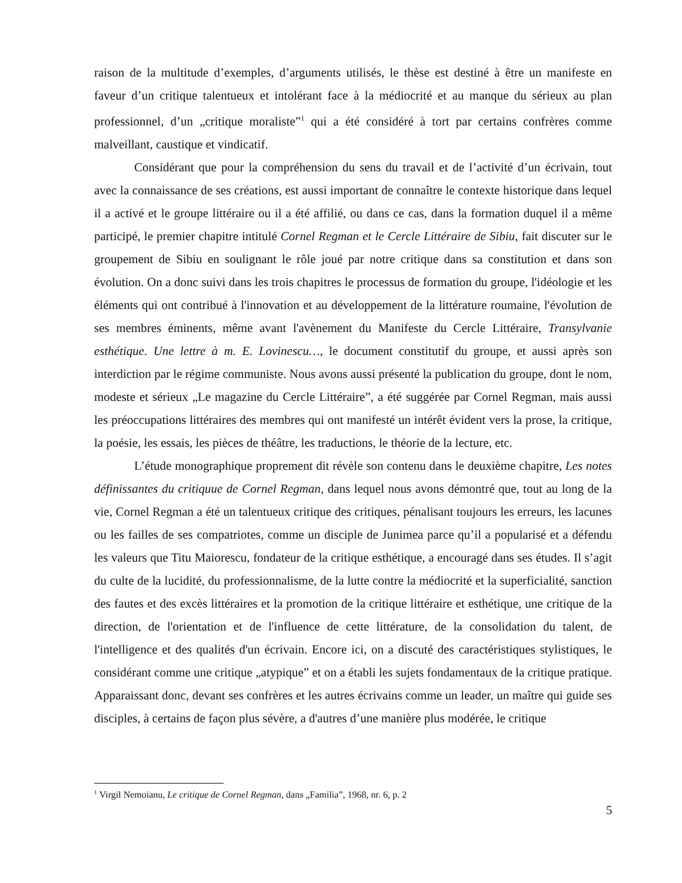raison de la multitude d’exemples, d’arguments utilisés, le thèse est destiné à être un manifeste en faveur d’un critique talentueux et intolérant face à la médiocrité et au manque du sérieux au plan professionnel, d’un „critique moraliste”<sup>1</sup> qui a été considéré à tort par certains confrères comme malveillant, caustique et vindicatif.
Considérant que pour la compréhension du sens du travail et de l’activité d’un écrivain, tout avec la connaissance de ses créations, est aussi important de connaître le contexte historique dans lequel il a activé et le groupe littéraire ou il a été affilié, ou dans ce cas, dans la formation duquel il a même participé, le premier chapitre intitulé Cornel Regman et le Cercle Littéraire de Sibiu, fait discuter sur le groupement de Sibiu en soulignant le rôle joué par notre critique dans sa constitution et dans son évolution. On a donc suivi dans les trois chapitres le processus de formation du groupe, l'idéologie et les éléments qui ont contribué à l'innovation et au développement de la littérature roumaine, l'évolution de ses membres éminents, même avant l'avènement du Manifeste du Cercle Littéraire, Transylvanie esthétique. Une lettre à m. E. Lovinescu…, le document constitutif du groupe, et aussi après son interdiction par le régime communiste. Nous avons aussi présenté la publication du groupe, dont le nom, modeste et sérieux „Le magazine du Cercle Littéraire”, a été suggérée par Cornel Regman, mais aussi les préoccupations littéraires des membres qui ont manifesté un intérêt évident vers la prose, la critique, la poésie, les essais, les pièces de théâtre, les traductions, le théorie de la lecture, etc.
L’étude monographique proprement dit révèle son contenu dans le deuxième chapitre, Les notes définissantes du critiquue de Cornel Regman, dans lequel nous avons démontré que, tout au long de la vie, Cornel Regman a été un talentueux critique des critiques, pénalisant toujours les erreurs, les lacunes ou les failles de ses compatriotes, comme un disciple de Junimea parce qu’il a popularisé et a défendu les valeurs que Titu Maiorescu, fondateur de la critique esthétique, a encouragé dans ses études. Il s’agit du culte de la lucidité, du professionnalisme, de la lutte contre la médiocrité et la superficialité, sanction des fautes et des excès littéraires et la promotion de la critique littéraire et esthétique, une critique de la direction, de l'orientation et de l'influence de cette littérature, de la consolidation du talent, de l'intelligence et des qualités d'un écrivain. Encore ici, on a discuté des caractéristiques stylistiques, le considérant comme une critique „atypique” et on a établi les sujets fondamentaux de la critique pratique. Apparaissant donc, devant ses confrères et les autres écrivains comme un leader, un maître qui guide ses disciples, à certains de façon plus sévère, a d'autres d’une manière plus modérée, le critique
<sup>1</sup> Virgil Nemoianu, Le critique de Cornel Regman, dans „Familia”, 1968, nr. 6, p. 2
5